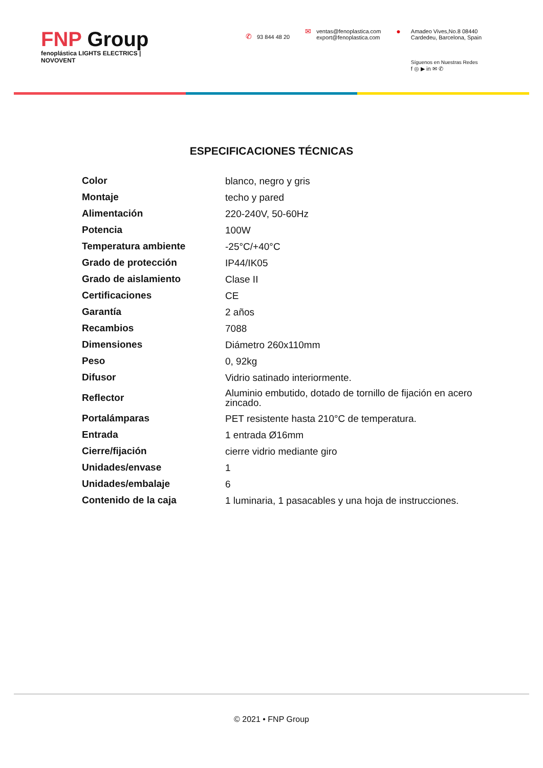FNP Group
fenoplástica LIGHTS ELECTRICS | NOVOVENT
✆ 93 844 48 20
✉
ventas@fenoplastica.com
export@fenoplastica.com
●
Amadeo Vives,No.8 08440
Cardedeu, Barcelona, Spain
Síguenos en Nuestras Redes
f ◎ ▶ in ✉ ✆
ESPECIFICACIONES TÉCNICAS
| Color | blanco, negro y gris |
| Montaje | techo y pared |
| Alimentación | 220-240V, 50-60Hz |
| Potencia | 100W |
| Temperatura ambiente | -25°C/+40°C |
| Grado de protección | IP44/IK05 |
| Grado de aislamiento | Clase II |
| Certificaciones | CE |
| Garantía | 2 años |
| Recambios | 7088 |
| Dimensiones | Diámetro 260x110mm |
| Peso | 0, 92kg |
| Difusor | Vidrio satinado interiormente. |
| Reflector | Aluminio embutido, dotado de tornillo de fijación en acero zincado. |
| Portalámparas | PET resistente hasta 210°C de temperatura. |
| Entrada | 1 entrada Ø16mm |
| Cierre/fijación | cierre vidrio mediante giro |
| Unidades/envase | 1 |
| Unidades/embalaje | 6 |
| Contenido de la caja | 1 luminaria, 1 pasacables y una hoja de instrucciones. |
© 2021 • FNP Group